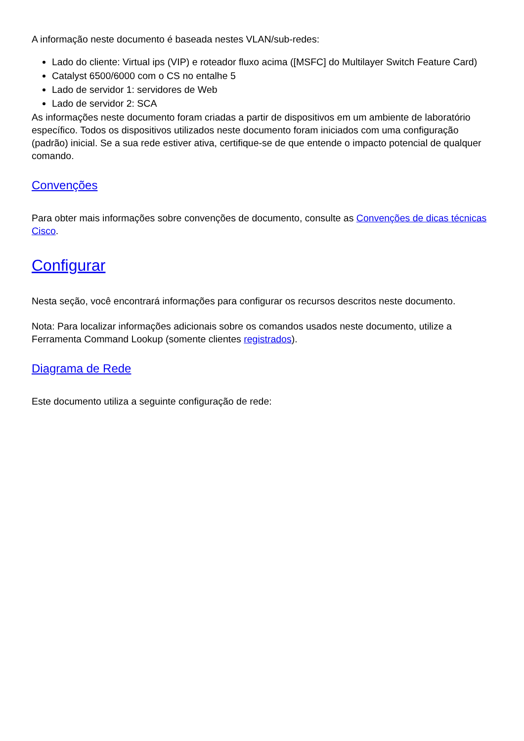A informação neste documento é baseada nestes VLAN/sub-redes:
Lado do cliente: Virtual ips (VIP) e roteador fluxo acima ([MSFC] do Multilayer Switch Feature Card)
Catalyst 6500/6000 com o CS no entalhe 5
Lado de servidor 1: servidores de Web
Lado de servidor 2: SCA
As informações neste documento foram criadas a partir de dispositivos em um ambiente de laboratório específico. Todos os dispositivos utilizados neste documento foram iniciados com uma configuração (padrão) inicial. Se a sua rede estiver ativa, certifique-se de que entende o impacto potencial de qualquer comando.
Convenções
Para obter mais informações sobre convenções de documento, consulte as Convenções de dicas técnicas Cisco.
Configurar
Nesta seção, você encontrará informações para configurar os recursos descritos neste documento.
Nota: Para localizar informações adicionais sobre os comandos usados neste documento, utilize a Ferramenta Command Lookup (somente clientes registrados).
Diagrama de Rede
Este documento utiliza a seguinte configuração de rede: